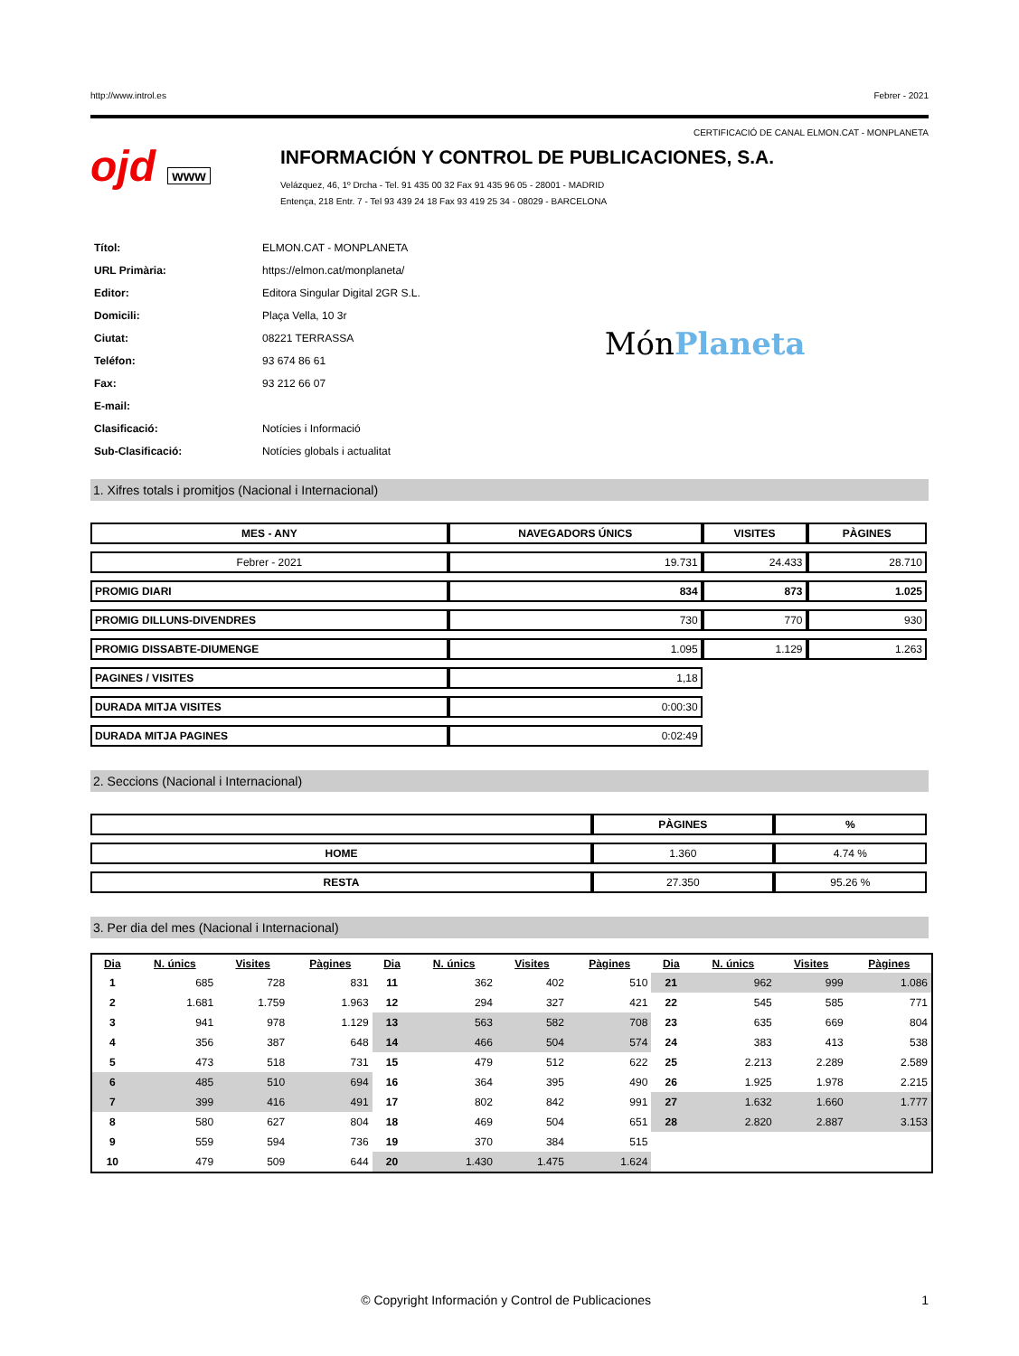http://www.introl.es Febrer - 2021
CERTIFICACIÓ DE CANAL ELMON.CAT - MONPLANETA
ojd www
INFORMACIÓN Y CONTROL DE PUBLICACIONES, S.A.
Velázquez, 46, 1º Drcha - Tel. 91 435 00 32 Fax 91 435 96 05 - 28001 - MADRID
Entença, 218 Entr. 7 - Tel 93 439 24 18 Fax 93 419 25 34 - 08029 - BARCELONA
| Títol: | ELMON.CAT - MONPLANETA |
| URL Primària: | https://elmon.cat/monplaneta/ |
| Editor: | Editora Singular Digital 2GR S.L. |
| Domicili: | Plaça Vella, 10 3r |
| Ciutat: | 08221 TERRASSA |
| Teléfon: | 93 674 86 61 |
| Fax: | 93 212 66 07 |
| E-mail: | |
| Clasificació: | Notícies i Informació |
| Sub-Clasificació: | Notícies globals i actualitat |
MónPlaneta
1. Xifres totals i promitjos (Nacional i Internacional)
| MES - ANY | NAVEGADORS ÚNICS | VISITES | PÀGINES |
| --- | --- | --- | --- |
| Febrer - 2021 | 19.731 | 24.433 | 28.710 |
| PROMIG DIARI | 834 | 873 | 1.025 |
| PROMIG DILLUNS-DIVENDRES | 730 | 770 | 930 |
| PROMIG DISSABTE-DIUMENGE | 1.095 | 1.129 | 1.263 |
| PAGINES / VISITES | 1,18 | | |
| DURADA MITJA VISITES | 0:00:30 | | |
| DURADA MITJA PAGINES | 0:02:49 | | |
2. Seccions (Nacional i Internacional)
| | PÀGINES | % |
| --- | --- | --- |
| HOME | 1.360 | 4.74 % |
| RESTA | 27.350 | 95.26 % |
3. Per dia del mes (Nacional i Internacional)
| Dia | N. únics | Visites | Pàgines | Dia | N. únics | Visites | Pàgines | Dia | N. únics | Visites | Pàgines |
| --- | --- | --- | --- | --- | --- | --- | --- | --- | --- | --- | --- |
| 1 | 685 | 728 | 831 | 11 | 362 | 402 | 510 | 21 | 962 | 999 | 1.086 |
| 2 | 1.681 | 1.759 | 1.963 | 12 | 294 | 327 | 421 | 22 | 545 | 585 | 771 |
| 3 | 941 | 978 | 1.129 | 13 | 563 | 582 | 708 | 23 | 635 | 669 | 804 |
| 4 | 356 | 387 | 648 | 14 | 466 | 504 | 574 | 24 | 383 | 413 | 538 |
| 5 | 473 | 518 | 731 | 15 | 479 | 512 | 622 | 25 | 2.213 | 2.289 | 2.589 |
| 6 | 485 | 510 | 694 | 16 | 364 | 395 | 490 | 26 | 1.925 | 1.978 | 2.215 |
| 7 | 399 | 416 | 491 | 17 | 802 | 842 | 991 | 27 | 1.632 | 1.660 | 1.777 |
| 8 | 580 | 627 | 804 | 18 | 469 | 504 | 651 | 28 | 2.820 | 2.887 | 3.153 |
| 9 | 559 | 594 | 736 | 19 | 370 | 384 | 515 | | | | |
| 10 | 479 | 509 | 644 | 20 | 1.430 | 1.475 | 1.624 | | | | |
© Copyright Información y Control de Publicaciones 1